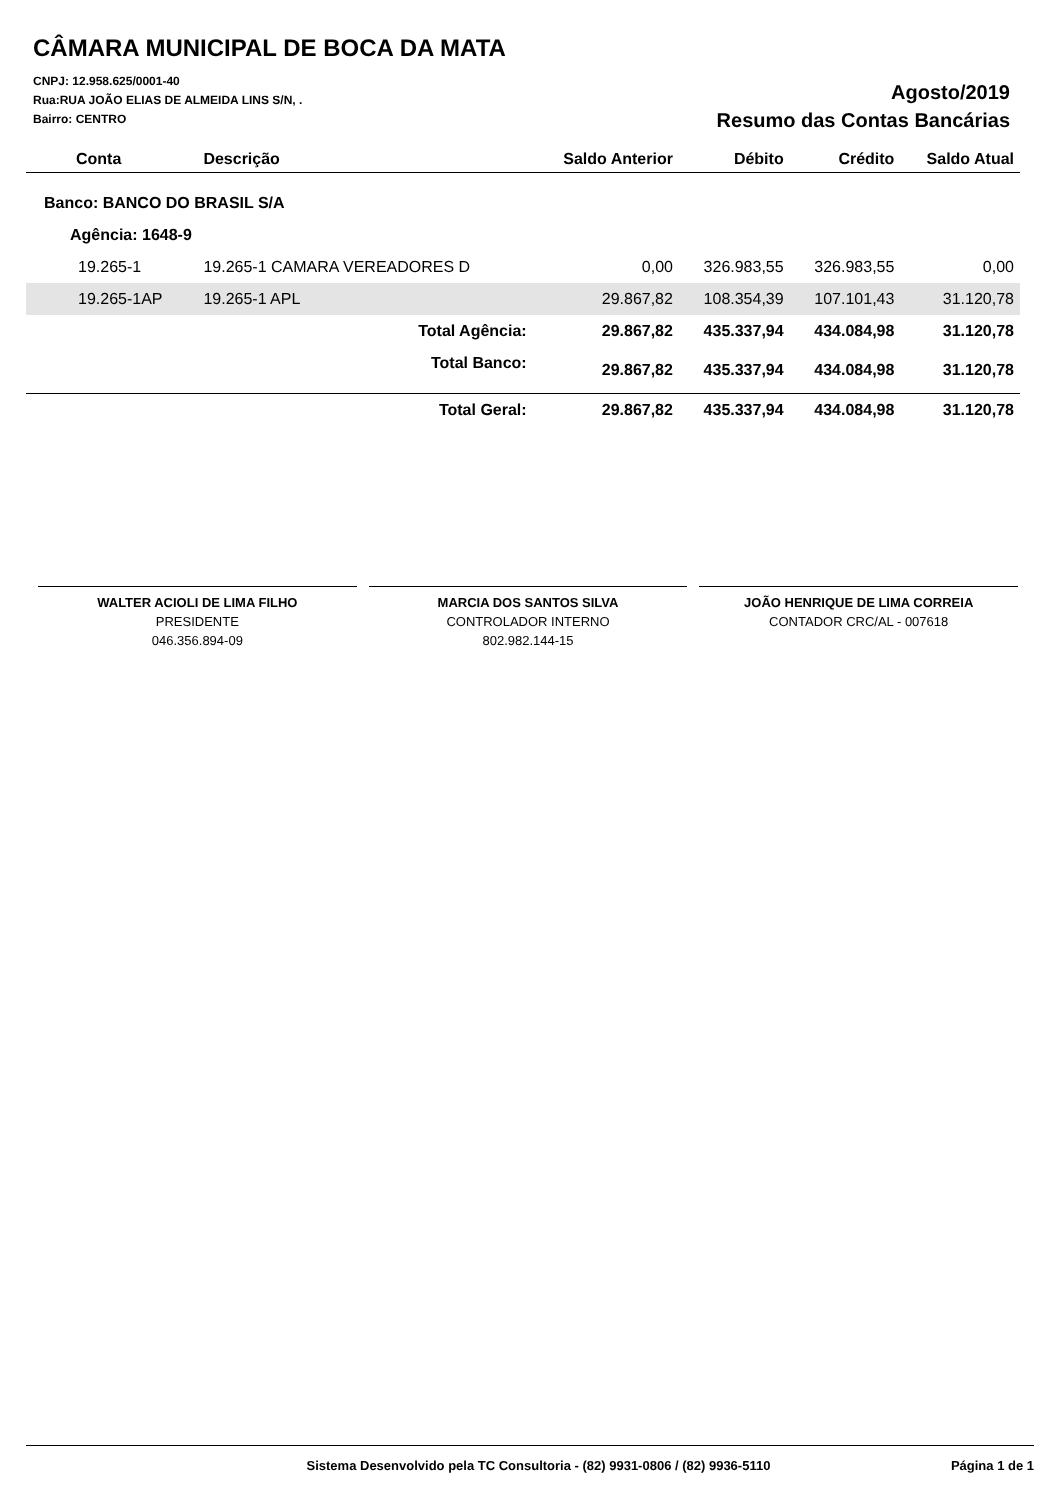CÂMARA MUNICIPAL DE BOCA DA MATA
CNPJ: 12.958.625/0001-40
Rua:RUA JOÃO ELIAS DE ALMEIDA LINS S/N, .
Bairro: CENTRO
Agosto/2019
Resumo das Contas Bancárias
| Conta | Descrição | Saldo Anterior | Débito | Crédito | Saldo Atual |
| --- | --- | --- | --- | --- | --- |
| Banco: BANCO DO BRASIL S/A | | | | | |
| Agência: 1648-9 | | | | | |
| 19.265-1 | 19.265-1 CAMARA VEREADORES D | 0,00 | 326.983,55 | 326.983,55 | 0,00 |
| 19.265-1AP | 19.265-1 APL | 29.867,82 | 108.354,39 | 107.101,43 | 31.120,78 |
| | Total Agência: | 29.867,82 | 435.337,94 | 434.084,98 | 31.120,78 |
| | Total Banco: | 29.867,82 | 435.337,94 | 434.084,98 | 31.120,78 |
| | Total Geral: | 29.867,82 | 435.337,94 | 434.084,98 | 31.120,78 |
WALTER ACIOLI DE LIMA FILHO
PRESIDENTE
046.356.894-09
MARCIA DOS SANTOS SILVA
CONTROLADOR INTERNO
802.982.144-15
JOÃO HENRIQUE DE LIMA CORREIA
CONTADOR CRC/AL - 007618
Sistema Desenvolvido pela TC Consultoria - (82) 9931-0806 / (82) 9936-5110 Página 1 de 1